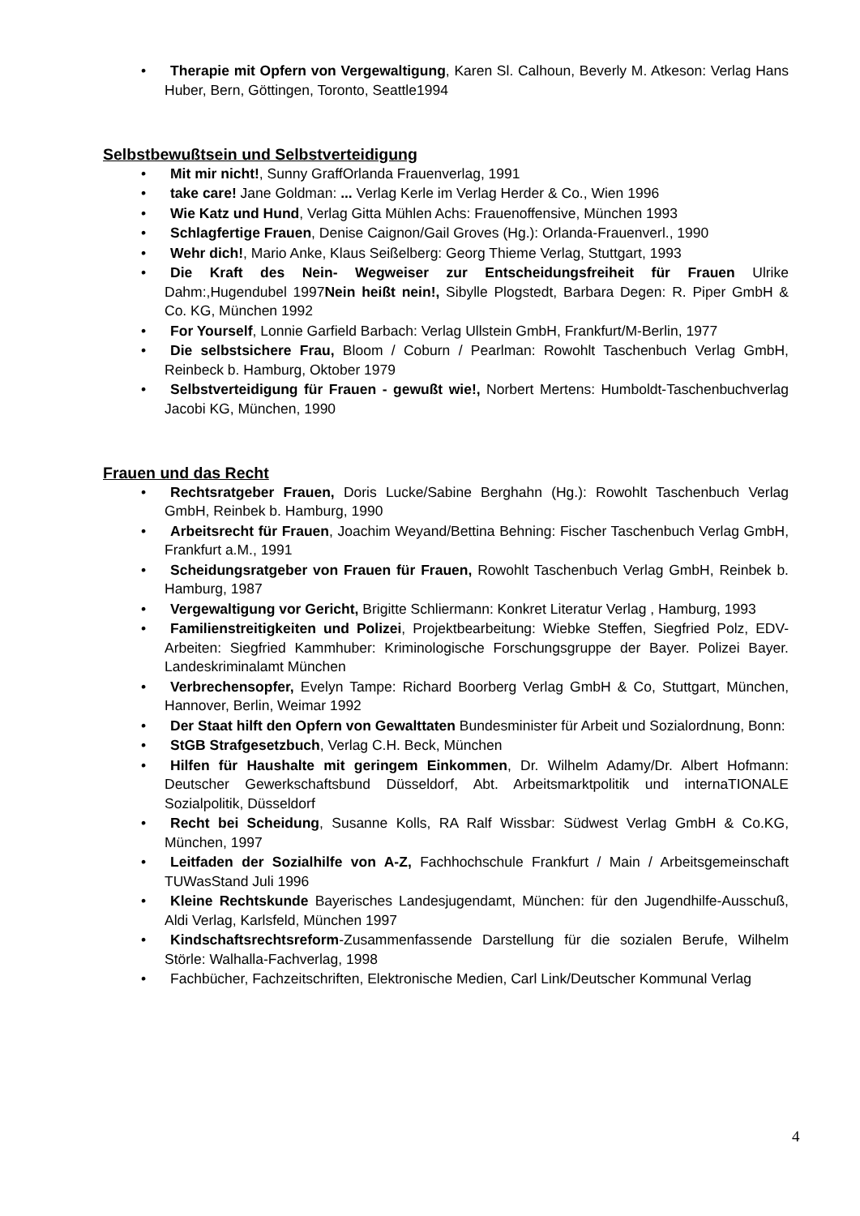• Therapie mit Opfern von Vergewaltigung, Karen Sl. Calhoun, Beverly M. Atkeson: Verlag Hans Huber, Bern, Göttingen, Toronto, Seattle1994
Selbstbewußtsein und Selbstverteidigung
• Mit mir nicht!, Sunny GraffOrlanda Frauenverlag, 1991
• take care! Jane Goldman: ... Verlag Kerle im Verlag Herder & Co., Wien 1996
• Wie Katz und Hund, Verlag Gitta Mühlen Achs: Frauenoffensive, München 1993
• Schlagfertige Frauen, Denise Caignon/Gail Groves (Hg.): Orlanda-Frauenverl., 1990
• Wehr dich!, Mario Anke, Klaus Seißelberg: Georg Thieme Verlag, Stuttgart, 1993
• Die Kraft des Nein- Wegweiser zur Entscheidungsfreiheit für Frauen Ulrike Dahm:,Hugendubel 1997Nein heißt nein!, Sibylle Plogstedt, Barbara Degen: R. Piper GmbH & Co. KG, München 1992
• For Yourself, Lonnie Garfield Barbach: Verlag Ullstein GmbH, Frankfurt/M-Berlin, 1977
• Die selbstsichere Frau, Bloom / Coburn / Pearlman: Rowohlt Taschenbuch Verlag GmbH, Reinbeck b. Hamburg, Oktober 1979
• Selbstverteidigung für Frauen - gewußt wie!, Norbert Mertens: Humboldt-Taschenbuchverlag Jacobi KG, München, 1990
Frauen und das Recht
• Rechtsratgeber Frauen, Doris Lucke/Sabine Berghahn (Hg.): Rowohlt Taschenbuch Verlag GmbH, Reinbek b. Hamburg, 1990
• Arbeitsrecht für Frauen, Joachim Weyand/Bettina Behning: Fischer Taschenbuch Verlag GmbH, Frankfurt a.M., 1991
• Scheidungsratgeber von Frauen für Frauen, Rowohlt Taschenbuch Verlag GmbH, Reinbek b. Hamburg, 1987
• Vergewaltigung vor Gericht, Brigitte Schliermann: Konkret Literatur Verlag , Hamburg, 1993
• Familienstreitigkeiten und Polizei, Projektbearbeitung: Wiebke Steffen, Siegfried Polz, EDV-Arbeiten: Siegfried Kammhuber: Kriminologische Forschungsgruppe der Bayer. Polizei Bayer. Landeskriminalamt München
• Verbrechensopfer, Evelyn Tampe: Richard Boorberg Verlag GmbH & Co, Stuttgart, München, Hannover, Berlin, Weimar 1992
• Der Staat hilft den Opfern von Gewalttaten Bundesminister für Arbeit und Sozialordnung, Bonn:
• StGB Strafgesetzbuch, Verlag C.H. Beck, München
• Hilfen für Haushalte mit geringem Einkommen, Dr. Wilhelm Adamy/Dr. Albert Hofmann: Deutscher Gewerkschaftsbund Düsseldorf, Abt. Arbeitsmarktpolitik und internaTIONALE Sozialpolitik, Düsseldorf
• Recht bei Scheidung, Susanne Kolls, RA Ralf Wissbar: Südwest Verlag GmbH & Co.KG, München, 1997
• Leitfaden der Sozialhilfe von A-Z, Fachhochschule Frankfurt / Main / Arbeitsgemeinschaft TUWasStand Juli 1996
• Kleine Rechtskunde Bayerisches Landesjugendamt, München: für den Jugendhilfe-Ausschuß, Aldi Verlag, Karlsfeld, München 1997
• Kindschaftsrechtsreform-Zusammenfassende Darstellung für die sozialen Berufe, Wilhelm Störle: Walhalla-Fachverlag, 1998
• Fachbücher, Fachzeitschriften, Elektronische Medien, Carl Link/Deutscher Kommunal Verlag
4